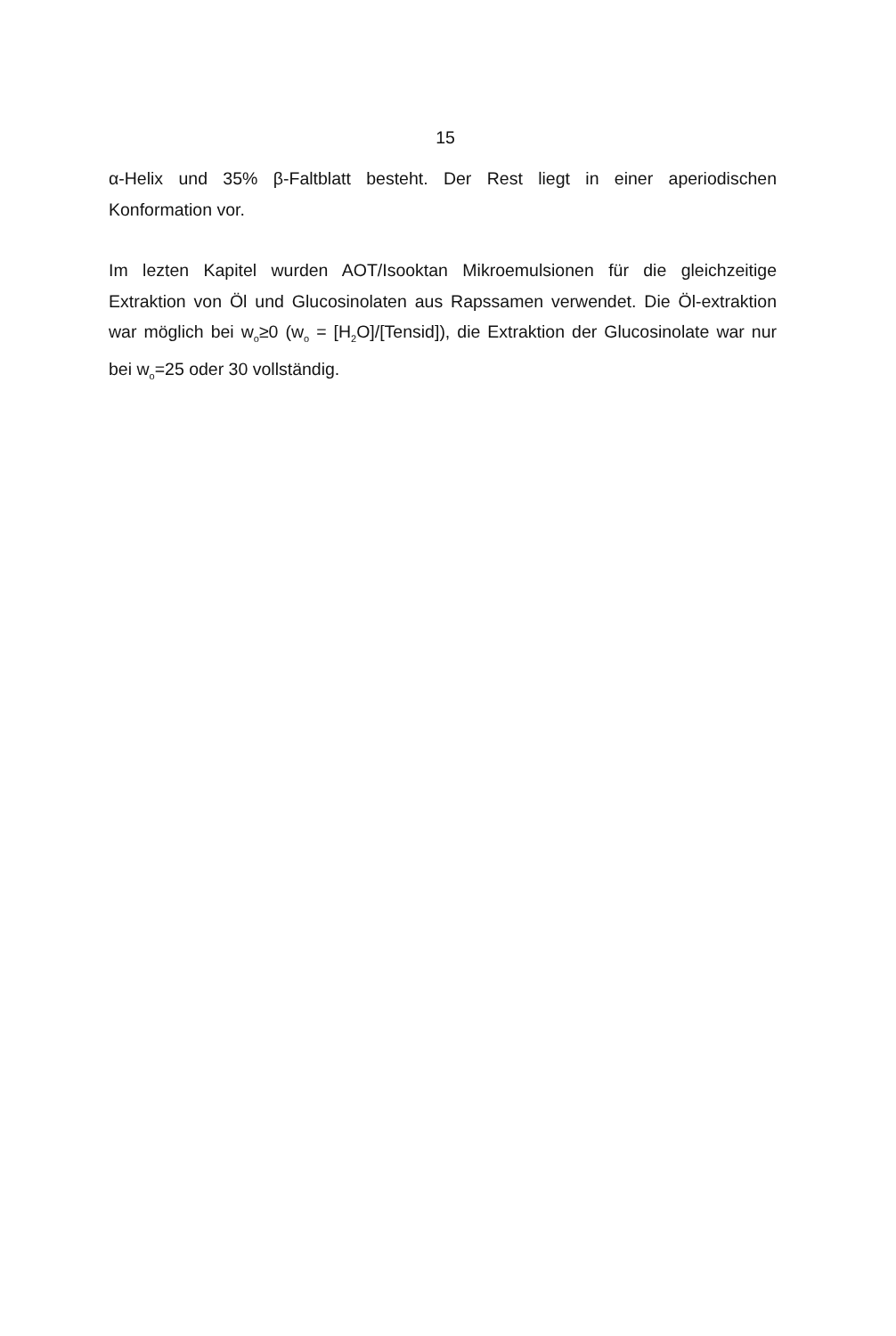15
α-Helix und 35% β-Faltblatt besteht. Der Rest liegt in einer aperiodischen Konformation vor.
Im lezten Kapitel wurden AOT/Isooktan Mikroemulsionen für die gleichzeitige Extraktion von Öl und Glucosinolaten aus Rapssamen verwendet. Die Öl-extraktion war möglich bei w<sub>o</sub>≥0 (w<sub>o</sub> = [H<sub>2</sub>O]/[Tensid]), die Extraktion der Glucosinolate war nur bei w<sub>o</sub>=25 oder 30 vollständig.